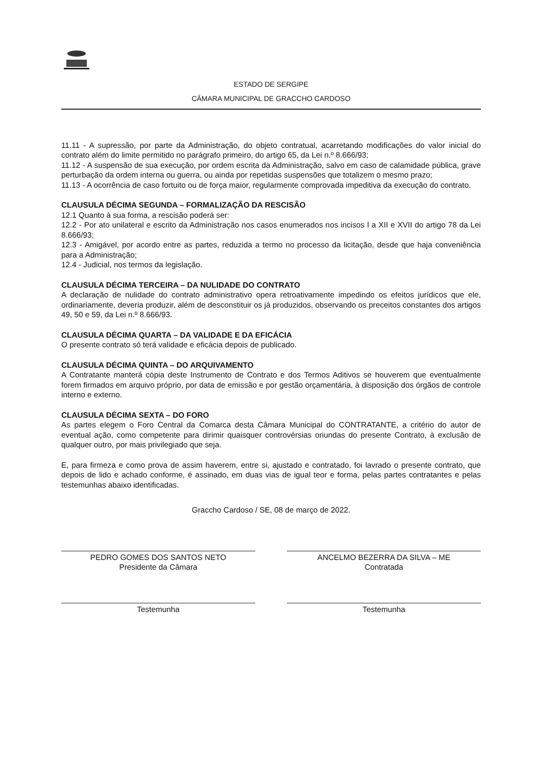ESTADO DE SERGIPE
CÂMARA MUNICIPAL DE GRACCHO CARDOSO
11.11 - A supressão, por parte da Administração, do objeto contratual, acarretando modificações do valor inicial do contrato além do limite permitido no parágrafo primeiro, do artigo 65, da Lei n.º 8.666/93;
11.12 - A suspensão de sua execução, por ordem escrita da Administração, salvo em caso de calamidade pública, grave perturbação da ordem interna ou guerra, ou ainda por repetidas suspensões que totalizem o mesmo prazo;
11.13 - A ocorrência de caso fortuito ou de força maior, regularmente comprovada impeditiva da execução do contrato.
CLAUSULA DÉCIMA SEGUNDA – FORMALIZAÇÃO DA RESCISÃO
12.1 Quanto à sua forma, a rescisão poderá ser:
12.2 - Por ato unilateral e escrito da Administração nos casos enumerados nos incisos I a XII e XVII do artigo 78 da Lei 8.666/93;
12.3 - Amigável, por acordo entre as partes, reduzida a termo no processo da licitação, desde que haja conveniência para a Administração;
12.4 - Judicial, nos termos da legislação.
CLAUSULA DÉCIMA TERCEIRA – DA NULIDADE DO CONTRATO
A declaração de nulidade do contrato administrativo opera retroativamente impedindo os efeitos jurídicos que ele, ordinariamente, deveria produzir, além de desconstituir os já produzidos, observando os preceitos constantes dos artigos 49, 50 e 59, da Lei n.º 8.666/93.
CLAUSULA DÉCIMA QUARTA – DA VALIDADE E DA EFICÁCIA
O presente contrato só terá validade e eficácia depois de publicado.
CLAUSULA DÉCIMA QUINTA – DO ARQUIVAMENTO
A Contratante manterá cópia deste Instrumento de Contrato e dos Termos Aditivos se houverem que eventualmente forem firmados em arquivo próprio, por data de emissão e por gestão orçamentária, à disposição dos órgãos de controle interno e externo.
CLAUSULA DÉCIMA SEXTA – DO FORO
As partes elegem o Foro Central da Comarca desta Câmara Municipal do CONTRATANTE, a critério do autor de eventual ação, como competente para dirimir quaisquer controvérsias oriundas do presente Contrato, à exclusão de qualquer outro, por mais privilegiado que seja.
E, para firmeza e como prova de assim haverem, entre si, ajustado e contratado, foi lavrado o presente contrato, que depois de lido e achado conforme, é assinado, em duas vias de igual teor e forma, pelas partes contratantes e pelas testemunhas abaixo identificadas.
Graccho Cardoso / SE, 08 de março de 2022.
PEDRO GOMES DOS SANTOS NETO
Presidente da Câmara
ANCELMO BEZERRA DA SILVA – ME
Contratada
Testemunha Testemunha